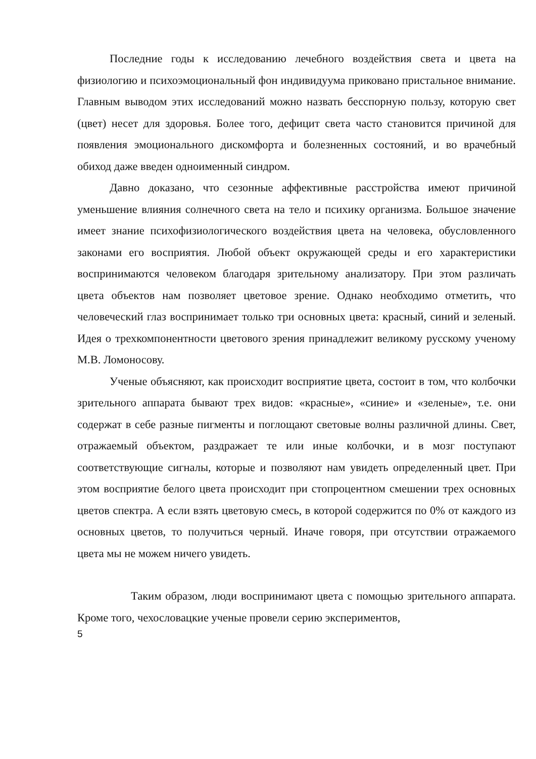Последние годы к исследованию лечебного воздействия света и цвета на физиологию и психоэмоциональный фон индивидуума приковано пристальное внимание. Главным выводом этих исследований можно назвать бесспорную пользу, которую свет (цвет) несет для здоровья. Более того, дефицит света часто становится причиной для появления эмоционального дискомфорта и болезненных состояний, и во врачебный обиход даже введен одноименный синдром.
Давно доказано, что сезонные аффективные расстройства имеют причиной уменьшение влияния солнечного света на тело и психику организма. Большое значение имеет знание психофизиологического воздействия цвета на человека, обусловленного законами его восприятия. Любой объект окружающей среды и его характеристики воспринимаются человеком благодаря зрительному анализатору. При этом различать цвета объектов нам позволяет цветовое зрение. Однако необходимо отметить, что человеческий глаз воспринимает только три основных цвета: красный, синий и зеленый. Идея о трехкомпонентности цветового зрения принадлежит великому русскому ученому М.В. Ломоносову.
Ученые объясняют, как происходит восприятие цвета, состоит в том, что колбочки зрительного аппарата бывают трех видов: «красные», «синие» и «зеленые», т.е. они содержат в себе разные пигменты и поглощают световые волны различной длины. Свет, отражаемый объектом, раздражает те или иные колбочки, и в мозг поступают соответствующие сигналы, которые и позволяют нам увидеть определенный цвет. При этом восприятие белого цвета происходит при стопроцентном смешении трех основных цветов спектра. А если взять цветовую смесь, в которой содержится по 0% от каждого из основных цветов, то получиться черный. Иначе говоря, при отсутствии отражаемого цвета мы не можем ничего увидеть.
Таким образом, люди воспринимают цвета с помощью зрительного аппарата. Кроме того, чехословацкие ученые провели серию экспериментов,
5